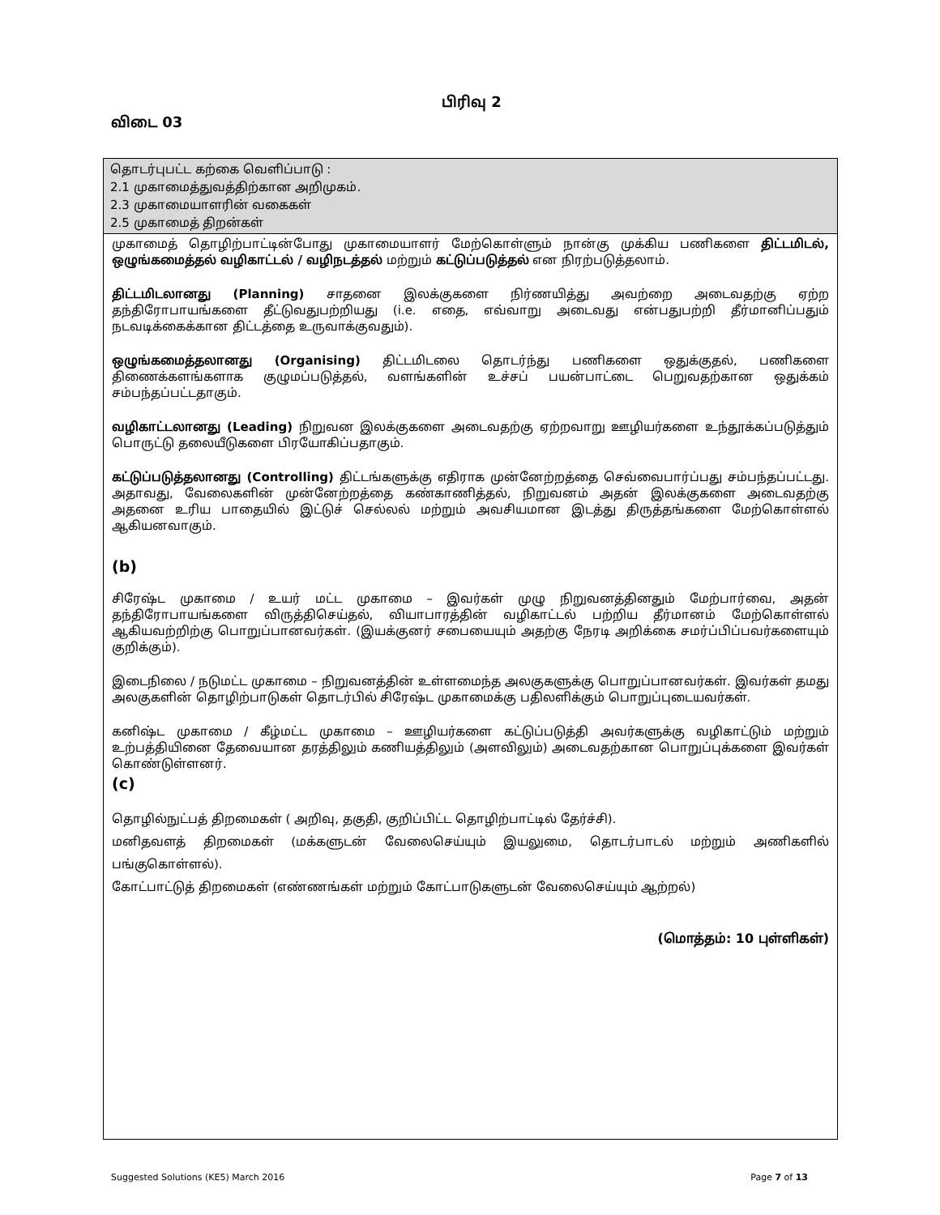பிரிவு 2
விடை 03
தொடர்புபட்ட கற்கை வெளிப்பாடு :
2.1 முகாமைத்துவத்திற்கான அறிமுகம்.
2.3 முகாமையாளரின் வகைகள்
2.5 முகாமைத் திறன்கள்
முகாமைத் தொழிற்பாட்டின்போது முகாமையாளர் மேற்கொள்ளும் நான்கு முக்கிய பணிகளை திட்டமிடல், ஒழுங்கமைத்தல் வழிகாட்டல் / வழிநடத்தல் மற்றும் கட்டுப்படுத்தல் என நிரற்படுத்தலாம்.
திட்டமிடலானது (Planning) சாதனை இலக்குகளை நிர்ணயித்து அவற்றை அடைவதற்கு ஏற்ற தந்திரோபாயங்களை தீட்டுவதுபற்றியது (i.e. எதை, எவ்வாறு அடைவது என்பதுபற்றி தீர்மானிப்பதும் நடவடிக்கைக்கான திட்டத்தை உருவாக்குவதும்).
ஒழுங்கமைத்தலானது (Organising) திட்டமிடலை தொடர்ந்து பணிகளை ஒதுக்குதல், பணிகளை திணைக்களங்களாக குழுமப்படுத்தல், வளங்களின் உச்சப் பயன்பாட்டை பெறுவதற்கான ஒதுக்கம் சம்பந்தப்பட்டதாகும்.
வழிகாட்டலானது (Leading) நிறுவன இலக்குகளை அடைவதற்கு ஏற்றவாறு ஊழியர்களை உந்தூக்கப்படுத்தும் பொருட்டு தலையீடுகளை பிரயோகிப்பதாகும்.
கட்டுப்படுத்தலானது (Controlling) திட்டங்களுக்கு எதிராக முன்னேற்றத்தை செவ்வைபார்ப்பது சம்பந்தப்பட்டது. அதாவது, வேலைகளின் முன்னேற்றத்தை கண்காணித்தல், நிறுவனம் அதன் இலக்குகளை அடைவதற்கு அதனை உரிய பாதையில் இட்டுச் செல்லல் மற்றும் அவசியமான இடத்து திருத்தங்களை மேற்கொள்ளல் ஆகியனவாகும்.
(b)
சிரேஷ்ட முகாமை / உயர் மட்ட முகாமை – இவர்கள் முழு நிறுவனத்தினதும் மேற்பார்வை, அதன் தந்திரோபாயங்களை விருத்திசெய்தல், வியாபாரத்தின் வழிகாட்டல் பற்றிய தீர்மானம் மேற்கொள்ளல் ஆகியவற்றிற்கு பொறுப்பானவர்கள். (இயக்குனர் சபையையும் அதற்கு நேரடி அறிக்கை சமர்ப்பிப்பவர்களையும் குறிக்கும்).
இடைநிலை / நடுமட்ட முகாமை – நிறுவனத்தின் உள்ளமைந்த அலகுகளுக்கு பொறுப்பானவர்கள். இவர்கள் தமது அலகுகளின் தொழிற்பாடுகள் தொடர்பில் சிரேஷ்ட முகாமைக்கு பதிலளிக்கும் பொறுப்புடையவர்கள்.
கனிஷ்ட முகாமை / கீழ்மட்ட முகாமை – ஊழியர்களை கட்டுப்படுத்தி அவர்களுக்கு வழிகாட்டும் மற்றும் உற்பத்தியினை தேவையான தரத்திலும் கணியத்திலும் (அளவிலும்) அடைவதற்கான பொறுப்புக்களை இவர்கள் கொண்டுள்ளனர்.
(c)
தொழில்நுட்பத் திறமைகள் ( அறிவு, தகுதி, குறிப்பிட்ட தொழிற்பாட்டில் தேர்ச்சி).
மனிதவளத் திறமைகள் (மக்களுடன் வேலைசெய்யும் இயலுமை, தொடர்பாடல் மற்றும் அணிகளில் பங்குகொள்ளல்).
கோட்பாட்டுத் திறமைகள் (எண்ணங்கள் மற்றும் கோட்பாடுகளுடன் வேலைசெய்யும் ஆற்றல்)
(மொத்தம்: 10 புள்ளிகள்)
Suggested Solutions (KE5) March 2016 Page 7 of 13